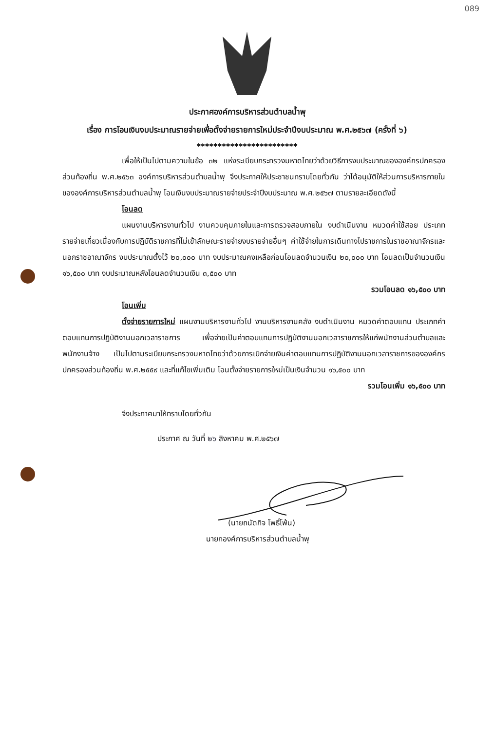089
ประกาศองค์การบริหารส่วนตำบลน้ำพุ
เรื่อง การโอนเงินงบประมาณรายจ่ายเพื่อตั้งจ่ายรายการใหม่ประจำปีงบประมาณ พ.ศ.๒๕๖๗ (ครั้งที่ ๖)
************************
เพื่อให้เป็นไปตามความในข้อ ๓๒ แห่งระเบียบกระทรวงมหาดไทยว่าด้วยวิธีการงบประมาณขององค์กรปกครองส่วนท้องถิ่น พ.ศ.๒๕๖๓ องค์การบริหารส่วนตำบลน้ำพุ จึงประกาศให้ประชาชนทราบโดยทั่วกัน ว่าได้อนุมัติให้ส่วนการบริหารภายในขององค์การบริหารส่วนตำบลน้ำพุ โอนเงินงบประมาณรายจ่ายประจำปีงบประมาณ พ.ศ.๒๕๖๗ ตามรายละเอียดดังนี้
โอนลด
แผนงานบริหารงานทั่วไป งานควบคุมภายในและการตรวจสอบภายใน งบดำเนินงาน หมวดค่าใช้สอย ประเภทรายจ่ายเกี่ยวเนื่องกับการปฏิบัติราชการที่ไม่เข้าลักษณะรายจ่ายงบรายจ่ายอื่นๆ ค่าใช้จ่ายในการเดินทางไปราชการในราชอาณาจักรและนอกราชอาณาจักร งบประมาณตั้งไว้ ๒๐,๐๐๐ บาท งบประมาณคงเหลือก่อนโอนลดจำนวนเงิน ๒๐,๐๐๐ บาท โอนลดเป็นจำนวนเงิน ๑๖,๕๐๐ บาท งบประมาณหลังโอนลดจำนวนเงิน ๓,๕๐๐ บาท
รวมโอนลด ๑๖,๕๐๐ บาท
โอนเพิ่ม
ตั้งจ่ายรายการใหม่ แผนงานบริหารงานทั่วไป งานบริหารงานคลัง งบดำเนินงาน หมวดค่าตอบแทน ประเภทค่าตอบแทนการปฏิบัติงานนอกเวลาราชการ เพื่อจ่ายเป็นค่าตอบแทนการปฏิบัติงานนอกเวลาราชการให้แก่พนักงานส่วนตำบลและพนักงานจ้าง เป็นไปตามระเบียบกระทรวงมหาดไทยว่าด้วยการเบิกจ่ายเงินค่าตอบแทนการปฏิบัติงานนอกเวลาราชการขององค์กรปกครองส่วนท้องถิ่น พ.ศ.๒๕๕๙ และที่แก้ไขเพิ่มเติม โอนตั้งจ่ายรายการใหม่เป็นเงินจำนวน ๑๖,๕๐๐ บาท
รวมโอนเพิ่ม ๑๖,๕๐๐ บาท
จึงประกาศมาให้ทราบโดยทั่วกัน
ประกาศ ณ วันที่ ๒๖ สิงหาคม พ.ศ.๒๕๖๗
(นายถนัดกิจ โพธิ์โพ้น)
นายกองค์การบริหารส่วนตำบลน้ำพุ